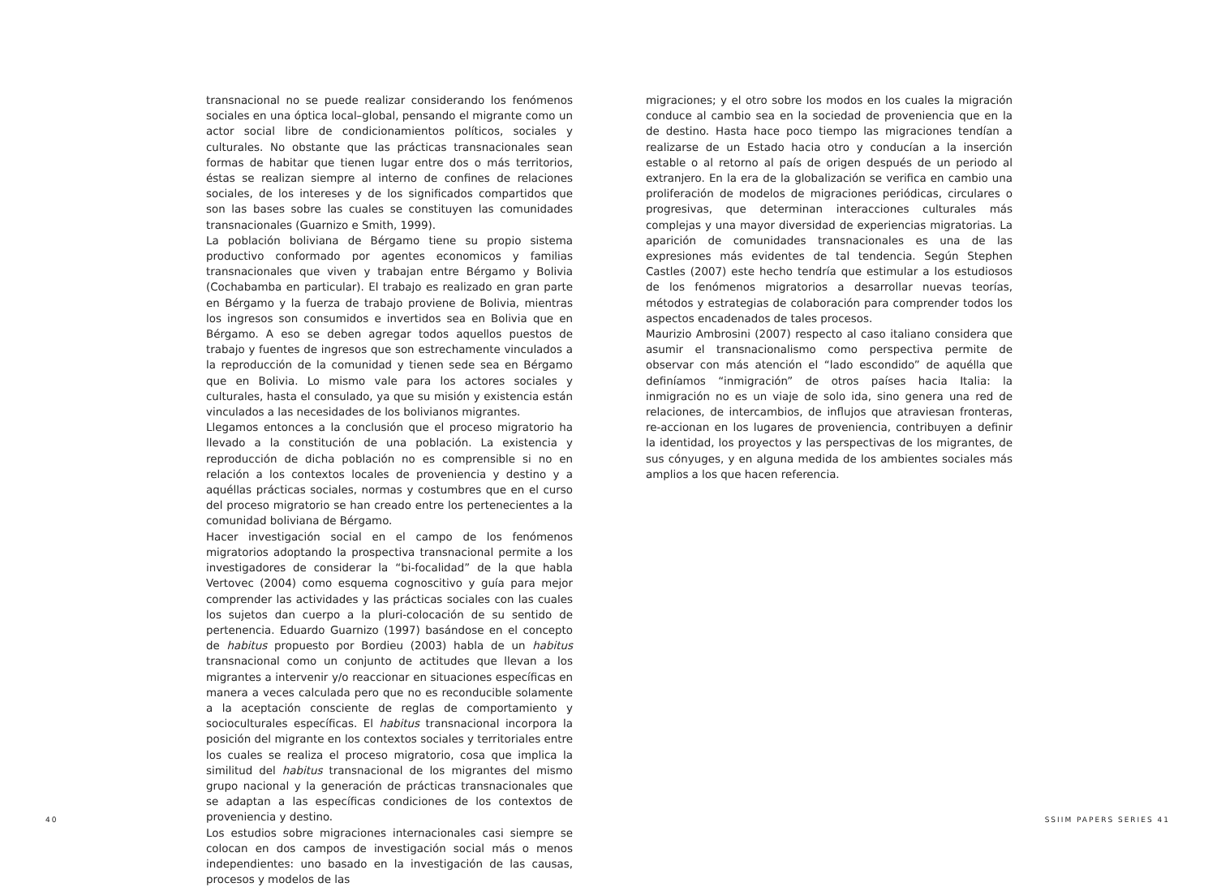transnacional no se puede realizar considerando los fenómenos sociales en una óptica local–global, pensando el migrante como un actor social libre de condicionamientos políticos, sociales y culturales. No obstante que las prácticas transnacionales sean formas de habitar que tienen lugar entre dos o más territorios, éstas se realizan siempre al interno de confines de relaciones sociales, de los intereses y de los significados compartidos que son las bases sobre las cuales se constituyen las comunidades transnacionales (Guarnizo e Smith, 1999).
La población boliviana de Bérgamo tiene su propio sistema productivo conformado por agentes economicos y familias transnacionales que viven y trabajan entre Bérgamo y Bolivia (Cochabamba en particular). El trabajo es realizado en gran parte en Bérgamo y la fuerza de trabajo proviene de Bolivia, mientras los ingresos son consumidos e invertidos sea en Bolivia que en Bérgamo. A eso se deben agregar todos aquellos puestos de trabajo y fuentes de ingresos que son estrechamente vinculados a la reproducción de la comunidad y tienen sede sea en Bérgamo que en Bolivia. Lo mismo vale para los actores sociales y culturales, hasta el consulado, ya que su misión y existencia están vinculados a las necesidades de los bolivianos migrantes.
Llegamos entonces a la conclusión que el proceso migratorio ha llevado a la constitución de una población. La existencia y reproducción de dicha población no es comprensible si no en relación a los contextos locales de proveniencia y destino y a aquéllas prácticas sociales, normas y costumbres que en el curso del proceso migratorio se han creado entre los pertenecientes a la comunidad boliviana de Bérgamo.
Hacer investigación social en el campo de los fenómenos migratorios adoptando la prospectiva transnacional permite a los investigadores de considerar la “bi-focalidad” de la que habla Vertovec (2004) como esquema cognoscitivo y guía para mejor comprender las actividades y las prácticas sociales con las cuales los sujetos dan cuerpo a la pluri-colocación de su sentido de pertenencia. Eduardo Guarnizo (1997) basándose en el concepto de habitus propuesto por Bordieu (2003) habla de un habitus transnacional como un conjunto de actitudes que llevan a los migrantes a intervenir y/o reaccionar en situaciones específicas en manera a veces calculada pero que no es reconducible solamente a la aceptación consciente de reglas de comportamiento y socioculturales específicas. El habitus transnacional incorpora la posición del migrante en los contextos sociales y territoriales entre los cuales se realiza el proceso migratorio, cosa que implica la similitud del habitus transnacional de los migrantes del mismo grupo nacional y la generación de prácticas transnacionales que se adaptan a las específicas condiciones de los contextos de proveniencia y destino.
Los estudios sobre migraciones internacionales casi siempre se colocan en dos campos de investigación social más o menos independientes: uno basado en la investigación de las causas, procesos y modelos de las
migraciones; y el otro sobre los modos en los cuales la migración conduce al cambio sea en la sociedad de proveniencia que en la de destino. Hasta hace poco tiempo las migraciones tendían a realizarse de un Estado hacia otro y conducían a la inserción estable o al retorno al país de origen después de un periodo al extranjero. En la era de la globalización se verifica en cambio una proliferación de modelos de migraciones periódicas, circulares o progresivas, que determinan interacciones culturales más complejas y una mayor diversidad de experiencias migratorias. La aparición de comunidades transnacionales es una de las expresiones más evidentes de tal tendencia. Según Stephen Castles (2007) este hecho tendría que estimular a los estudiosos de los fenómenos migratorios a desarrollar nuevas teorías, métodos y estrategias de colaboración para comprender todos los aspectos encadenados de tales procesos.
Maurizio Ambrosini (2007) respecto al caso italiano considera que asumir el transnacionalismo como perspectiva permite de observar con más atención el “lado escondido” de aquélla que definíamos “inmigración” de otros países hacia Italia: la inmigración no es un viaje de solo ida, sino genera una red de relaciones, de intercambios, de influjos que atraviesan fronteras, re-accionan en los lugares de proveniencia, contribuyen a definir la identidad, los proyectos y las perspectivas de los migrantes, de sus cónyuges, y en alguna medida de los ambientes sociales más amplios a los que hacen referencia.
40 SSIIM PAPERS SERIES 41